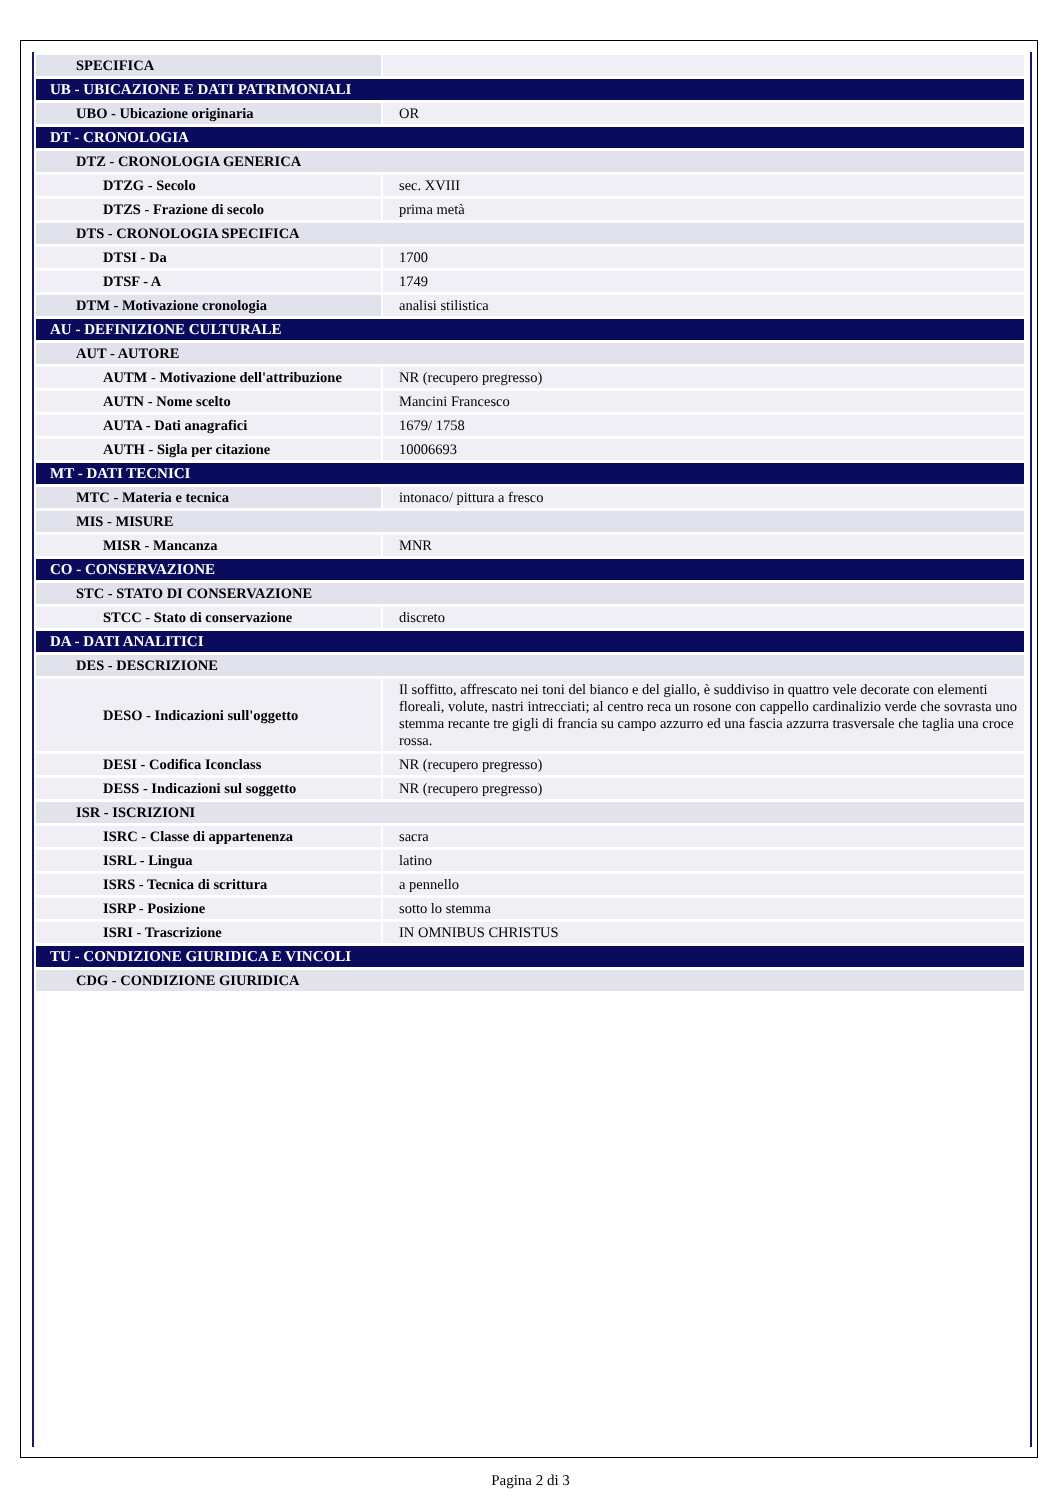| SPECIFICA | |
| UB - UBICAZIONE E DATI PATRIMONIALI | |
| UBO - Ubicazione originaria | OR |
| DT - CRONOLOGIA | |
| DTZ - CRONOLOGIA GENERICA | |
| DTZG - Secolo | sec. XVIII |
| DTZS - Frazione di secolo | prima metà |
| DTS - CRONOLOGIA SPECIFICA | |
| DTSI - Da | 1700 |
| DTSF - A | 1749 |
| DTM - Motivazione cronologia | analisi stilistica |
| AU - DEFINIZIONE CULTURALE | |
| AUT - AUTORE | |
| AUTM - Motivazione dell'attribuzione | NR (recupero pregresso) |
| AUTN - Nome scelto | Mancini Francesco |
| AUTA - Dati anagrafici | 1679/ 1758 |
| AUTH - Sigla per citazione | 10006693 |
| MT - DATI TECNICI | |
| MTC - Materia e tecnica | intonaco/ pittura a fresco |
| MIS - MISURE | |
| MISR - Mancanza | MNR |
| CO - CONSERVAZIONE | |
| STC - STATO DI CONSERVAZIONE | |
| STCC - Stato di conservazione | discreto |
| DA - DATI ANALITICI | |
| DES - DESCRIZIONE | |
| DESO - Indicazioni sull'oggetto | Il soffitto, affrescato nei toni del bianco e del giallo, è suddiviso in quattro vele decorate con elementi floreali, volute, nastri intrecciati; al centro reca un rosone con cappello cardinalizio verde che sovrasta uno stemma recante tre gigli di francia su campo azzurro ed una fascia azzurra trasversale che taglia una croce rossa. |
| DESI - Codifica Iconclass | NR (recupero pregresso) |
| DESS - Indicazioni sul soggetto | NR (recupero pregresso) |
| ISR - ISCRIZIONI | |
| ISRC - Classe di appartenenza | sacra |
| ISRL - Lingua | latino |
| ISRS - Tecnica di scrittura | a pennello |
| ISRP - Posizione | sotto lo stemma |
| ISRI - Trascrizione | IN OMNIBUS CHRISTUS |
| TU - CONDIZIONE GIURIDICA E VINCOLI | |
| CDG - CONDIZIONE GIURIDICA | |
Pagina 2 di 3